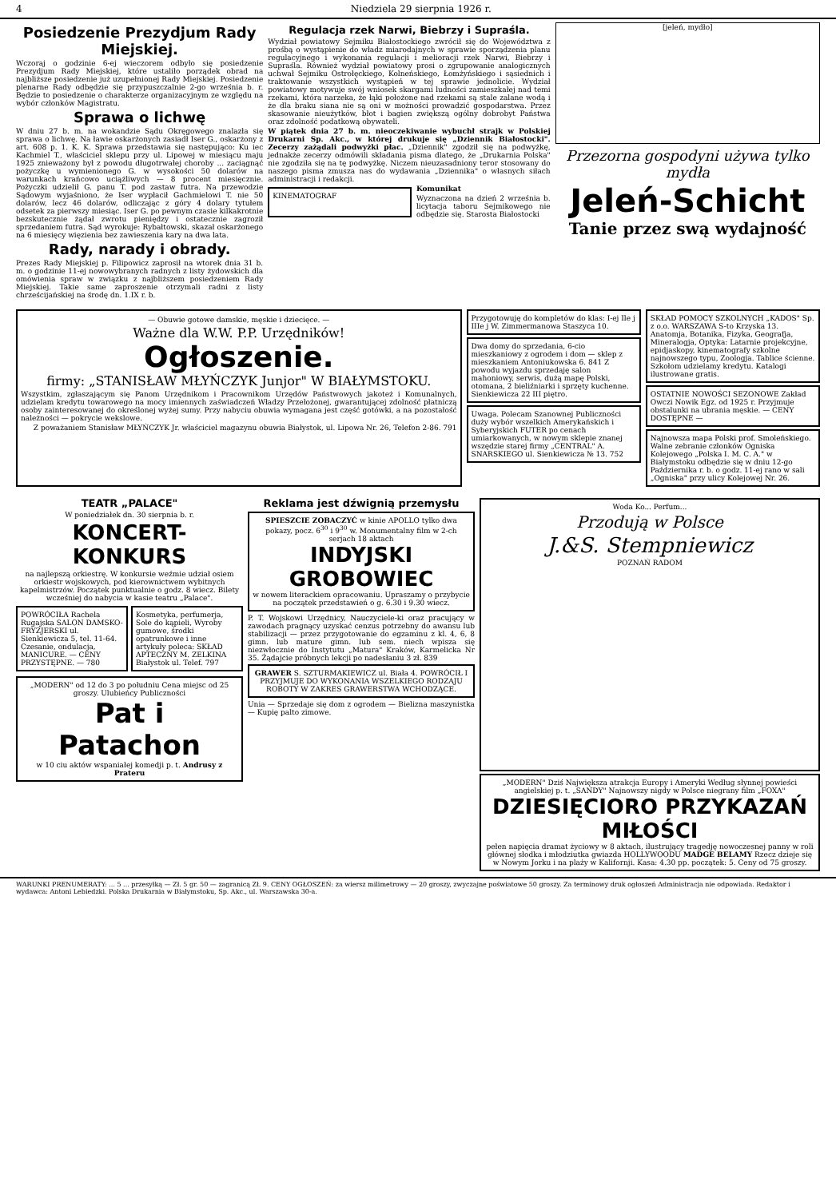4 Niedziela 29 sierpnia 1926 r.
Posiedzenie Prezydjum Rady Miejskiej.
Wczoraj o godzinie 6-ej wieczorem odbyło się posiedzenie Prezydjum Rady Miejskiej, które ustaliło porządek obrad na najbliższe posiedzenie już uzupełnionej Rady Miejskiej. Posiedzenie plenarne Rady odbędzie się przypuszczalnie 2-go września b. r. Będzie to posiedzenie o charakterze organizacyjnym ze względu na wybór członków Magistratu.
Sprawa o lichwę
W dniu 27 b. m. na wokandzie Sądu Okręgowego znalazła się sprawa o lichwę. Na ławie oskarżonych zasiadł Iser G., oskarżony z art. 608 p. 1. K. K. Sprawa przedstawia się następująco: Ku iec Kachmiel T., właściciel sklepu przy ul. Lipowej w miesiącu maju 1925 znieważony był z powodu długotrwałej choroby ... zaciągnąć pożyczkę u wymienionego G. w wysokości 50 dolarów na warunkach krańcowo uciążliwych — 8 procent miesięcznie. Pożyczki udzielił G. panu T. pod zastaw futra. Na przewodzie Sądowym wyjaśniono, że Iser wypłacił Gachmielowi T. nie 50 dolarów, lecz 46 dolarów, odliczając z góry 4 dolary tytułem odsetek za pierwszy miesiąc. Iser G. po pewnym czasie kilkakrotnie bezskutecznie żądał zwrotu pieniędzy i ostatecznie zagroził sprzedaniem futra. Sąd wyrokuje: Rybałtowski, skazał oskarżonego na 6 miesięcy więzienia bez zawieszenia kary na dwa lata.
Rady, narady i obrady.
Prezes Rady Miejskiej p. Filipowicz zaprosił na wtorek dnia 31 b. m. o godzinie 11-ej nowowybranych radnych z listy żydowskich dla omówienia spraw w związku z najbliższem posiedzeniem Rady Miejskiej. Takie same zaproszenie otrzymali radni z listy chrześcijańskiej na środę dn. 1.IX r. b.
Regulacja rzek Narwi, Biebrzy i Supraśla.
Wydział powiatowy Sejmiku Białostockiego zwrócił się do Województwa z prośbą o wystąpienie do władz miarodajnych w sprawie sporządzenia planu regulacyjnego i wykonania regulacji i melioracji rzek Narwi, Biebrzy i Supraśla. Również wydział powiatowy prosi o zgrupowanie analogicznych uchwał Sejmiku Ostrołęckiego, Kolneńskiego, Łomżyńskiego i sąsiednich i traktowanie wszystkich wystąpień w tej sprawie jednolicie. Wydział powiatowy motywuje swój wniosek skargami ludności zamieszkałej nad temi rzekami, która narzeka, że łąki położone nad rzekami są stale zalane wodą i że dla braku siana nie są oni w możności prowadzić gospodarstwa. Przez skasowanie nieużytków, błot i bagien zwiększą ogólny dobrobyt Państwa oraz zdolność podatkową obywateli.
W piątek dnia 27 b. m. nieoczekiwanie wybuchł strajk w Polskiej Drukarni Sp. Akc., w której drukuje się „Dziennik Białostocki". Zecerzy zażądali podwyżki płac. „Dziennik" zgodził się na podwyżkę, jednakże zecerzy odmówili składania pisma dlatego, że „Drukarnia Polska" nie zgodziła się na tę podwyżkę. Niczem nieuzasadniony teror stosowany do naszego pisma zmusza nas do wydawania „Dziennika" o własnych siłach administracji i redakcji.
KINEMATOGRAF
Komunikat
Wyznaczona na dzień 2 września b. licytacja taboru Sejmikowego nie odbędzie się. Starosta Białostocki
[jeleń, mydło]
Przezorna gospodyni używa tylko mydła
Jeleń-Schicht
Tanie przez swą wydajność
— Obuwie gotowe damskie, męskie i dziecięce. —
Ważne dla W.W. P.P. Urzędników!
Ogłoszenie.
firmy: „STANISŁAW MŁYŃCZYK Junjor" W BIAŁYMSTOKU.
Wszystkim, zgłaszającym się Panom Urzędnikom i Pracownikom Urzędów Państwowych jakoteż i Komunalnych, udzielam kredytu towarowego na mocy imiennych zaświadczeń Władzy Przełożonej, gwarantującej zdolność płatniczą osoby zainteresowanej do określonej wyżej sumy. Przy nabyciu obuwia wymagana jest część gotówki, a na pozostałość należności — pokrycie wekslowe.
Z poważaniem Stanisław MŁYŃCZYK Jr. właściciel magazynu obuwia Białystok, ul. Lipowa Nr. 26, Telefon 2-86. 791
Przygotowuję do kompletów do klas: I-ej Ile j IIIe j W. Zimmermanowa Staszyca 10.
Dwa domy do sprzedania, 6-cio mieszkaniowy z ogrodem i dom — sklep z mieszkaniem Antoniukowska 6. 841 Z powodu wyjazdu sprzedaję salon mahoniowy, serwis, dużą mapę Polski, otomana, 2 bieliźniarki i sprzęty kuchenne. Sienkiewicza 22 III piętro.
Uwaga. Polecam Szanownej Publiczności duży wybór wszelkich Amerykańskich i Syberyjskich FUTER po cenach umiarkowanych, w nowym sklepie znanej wszędzie starej firmy „CENTRAL" A. SNARSKIEGO ul. Sienkiewicza № 13. 752
SKŁAD POMOCY SZKOLNYCH „KADOS" Sp. z o.o. WARSZAWA S-to Krzyska 13. Anatomja, Botanika, Fizyka, Geografja, Mineralogja, Optyka: Latarnie projekcyjne, epidjaskopy, kinematografy szkolne najnowszego typu, Zoologja. Tablice ścienne. Szkołom udzielamy kredytu. Katalogi ilustrowane gratis.
OSTATNIE NOWOŚCI SEZONOWE Zakład Owczi Nowik Egz. od 1925 r. Przyjmuje obstalunki na ubrania męskie. — CENY DOSTĘPNE —
Najnowsza mapa Polski prof. Smoleńskiego. Walne zebranie członków Ogniska Kolejowego „Polska I. M. C. A." w Białymstoku odbędzie się w dniu 12-go Października r. b. o godz. 11-ej rano w sali „Ogniska" przy ulicy Kolejowej Nr. 26.
TEATR „PALACE"
W poniedziałek dn. 30 sierpnia b. r.
KONCERT-KONKURS
na najlepszą orkiestrę. W konkursie weźmie udział osiem orkiestr wojskowych, pod kierownictwem wybitnych kapelmistrzów. Początek punktualnie o godz. 8 wiecz. Bilety wcześniej do nabycia w kasie teatru „Palace".
POWRÓCIŁA Rachela Rugajska SALON DAMSKO-FRYZJERSKI ul. Sienkiewicza 5, tel. 11-64. Czesanie, ondulacja, MANICURE. — CENY PRZYSTĘPNE. — 780
Kosmetyka, perfumerja, Sole do kąpieli, Wyroby gumowe, środki opatrunkowe i inne artykuły poleca: SKŁAD APTECZNY M. ZELKINA Białystok ul. Telef. 797
„MODERN" od 12 do 3 po południu Cena miejsc od 25 groszy. Ulubieńcy Publiczności
Pat i Patachon
w 10 ciu aktów wspaniałej komedji p. t. Andrusy z Prateru
Reklama jest dźwignią przemysłu
SPIESZCIE ZOBACZYĆ w kinie APOLLO tylko dwa pokazy, pocz. 6<sup>30</sup> i 9<sup>30</sup> w. Monumentalny film w 2-ch serjach 18 aktach
INDYJSKI GROBOWIEC
w nowem literackiem opracowaniu. Upraszamy o przybycie na początek przedstawień o g. 6.30 i 9.30 wiecz.
P. T. Wojskowi Urzędnicy, Nauczyciele-ki oraz pracujący w zawodach pragnący uzyskać cenzus potrzebny do awansu lub stabilizacji — przez przygotowanie do egzaminu z kl. 4, 6, 8 gimn. lub mature gimn. lub sem. niech wpisza się niezwłocznie do Instytutu „Matura" Kraków, Karmelicka Nr 35. Żądajcie próbnych lekcji po nadesłaniu 3 zł. 839
GRAWER S. SZTURMAKIEWICZ ul. Biała 4. POWRÓCIŁ I PRZYJMUJE DO WYKONANIA WSZELKIEGO RODZAJU ROBOTY W ZAKRES GRAWERSTWA WCHODZĄCE.
Unia — Sprzedaje się dom z ogrodem — Bielizna maszynistka — Kupię palto zimowe.
Woda Ko... Perfum...
Przodują w Polsce
J.&S. Stempniewicz
POZNAŃ RADOM
„MODERN" Dziś Największa atrakcja Europy i Ameryki Według słynnej powieści angielskiej p. t. „SANDY" Najnowszy nigdy w Polsce niegrany film „FOXA"
DZIESIĘCIORO PRZYKAZAŃ MIŁOŚCI
pełen napięcia dramat życiowy w 8 aktach, ilustrujący tragedję nowoczesnej panny w roli głównej słodka i młodziutka gwiazda HOLLYWOODU MADGE BELAMY Rzecz dzieje się w Nowym Jorku i na plaży w Kalifornji. Kasa: 4.30 pp. początek: 5. Ceny od 75 groszy.
WARUNKI PRENUMERATY: ... 5 ... przesyłką — Zł. 5 gr. 50 — zagranicą Zł. 9. CENY OGŁOSZEŃ: za wiersz milimetrowy — 20 groszy, zwyczajne poświatowe 50 groszy. Za terminowy druk ogłoszeń Administracja nie odpowiada. Redaktor i wydawca: Antoni Lebiedzki. Polska Drukarnia w Białymstoku, Sp. Akc., ul. Warszawska 30-a.